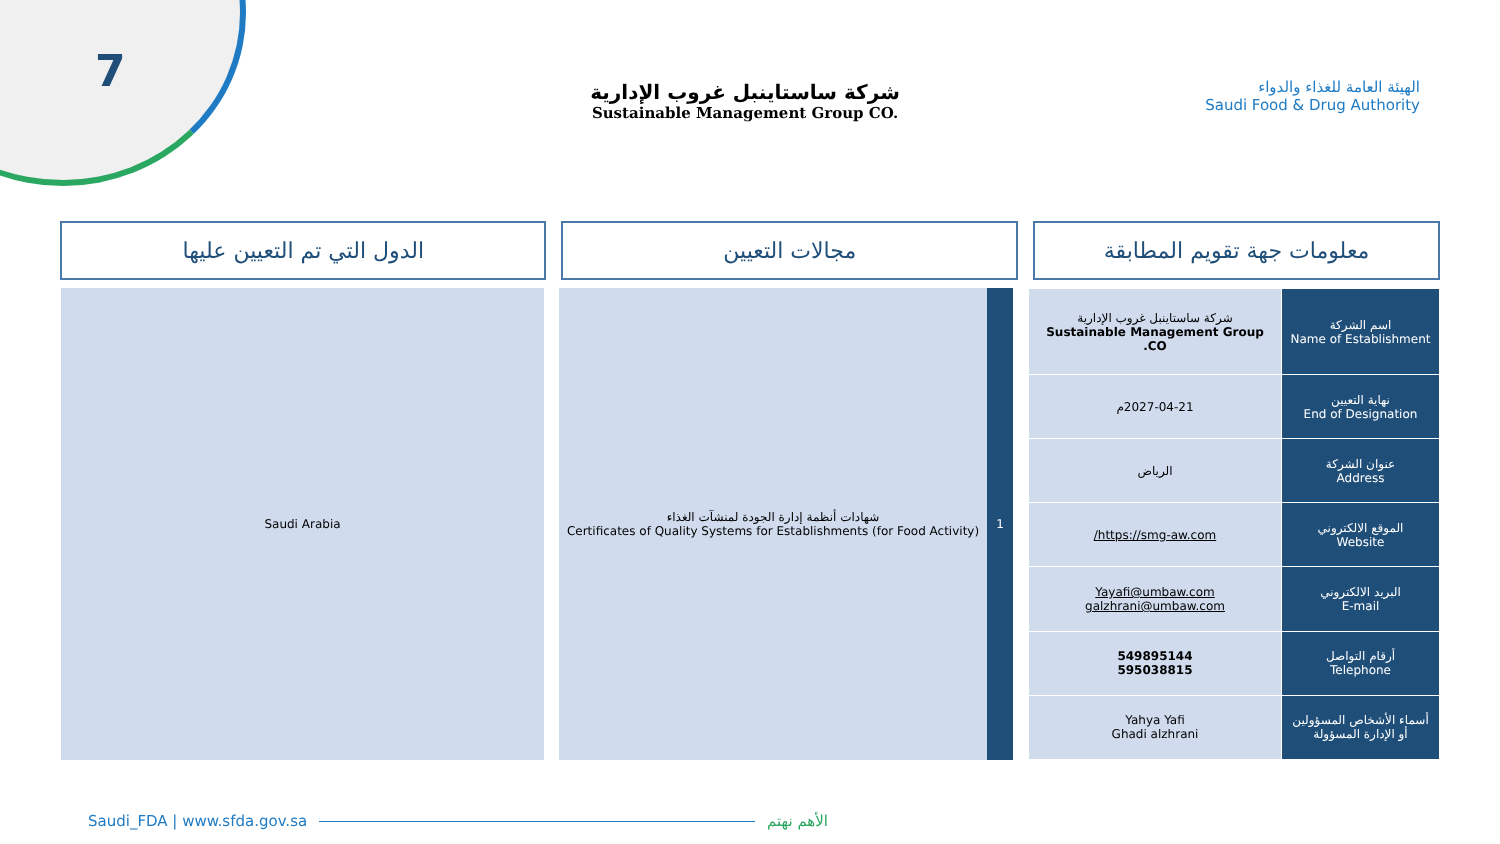7
الهيئة العامة للغذاء والدواء
Saudi Food & Drug Authority
شركة ساستاينبل غروب الإدارية
Sustainable Management Group CO.
معلومات جهة تقويم المطابقة مجالات التعيين الدول التي تم التعيين عليها
| اسم الشركة Name of Establishment | شركة ساستاينبل غروب الإدارية Sustainable Management Group CO. |
| نهاية التعيين End of Designation | 2027-04-21م |
| عنوان الشركة Address | الرياض |
| الموقع الالكتروني Website | https://smg-aw.com/ |
| البريد الالكتروني E-mail | Yayafi@umbaw.com galzhrani@umbaw.com |
| أرقام التواصل Telephone | 549895144 595038815 |
| أسماء الأشخاص المسؤولين أو الإدارة المسؤولة | Yahya Yafi Ghadi alzhrani |
1 شهادات أنظمة إدارة الجودة لمنشآت الغذاء
Certificates of Quality Systems for Establishments (for Food Activity)
Saudi Arabia
Saudi_FDA | www.sfda.gov.sa الأهم نهتم